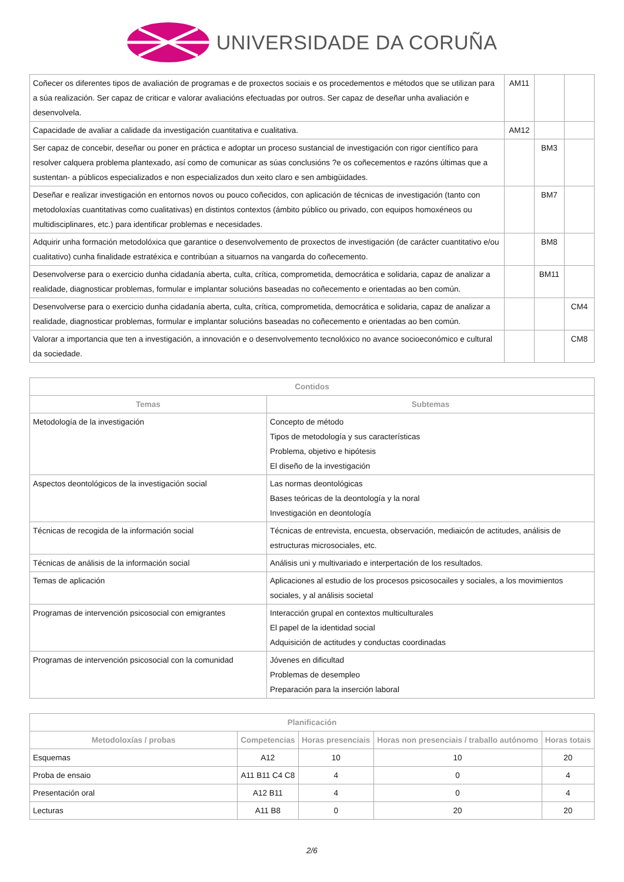UNIVERSIDADE DA CORUÑA
| Coñecer os diferentes tipos de avaliación de programas e de proxectos sociais e os procedementos e métodos que se utilizan para a súa realización. Ser capaz de criticar e valorar avaliacións efectuadas por outros. Ser capaz de deseñar unha avaliación e desenvolvela. | AM11 | | |
| Capacidade de avaliar a calidade da investigación cuantitativa e cualitativa. | AM12 | | |
| Ser capaz de concebir, deseñar ou poner en práctica e adoptar un proceso sustancial de investigación con rigor científico para resolver calquera problema plantexado, así como de comunicar as súas conclusións ?e os coñecementos e razóns últimas que a sustentan- a públicos especializados e non especializados dun xeito claro e sen ambigüidades. | | BM3 | |
| Deseñar e realizar investigación en entornos novos ou pouco coñecidos, con aplicación de técnicas de investigación (tanto con metodoloxías cuantitativas como cualitativas) en distintos contextos (ámbito público ou privado, con equipos homoxéneos ou multidisciplinares, etc.) para identificar problemas e necesidades. | | BM7 | |
| Adquirir unha formación metodolóxica que garantice o desenvolvemento de proxectos de investigación (de carácter cuantitativo e/ou cualitativo) cunha finalidade estratéxica e contribúan a situarnos na vangarda do coñecemento. | | BM8 | |
| Desenvolverse para o exercicio dunha cidadanía aberta, culta, crítica, comprometida, democrática e solidaria, capaz de analizar a realidade, diagnosticar problemas, formular e implantar solucións baseadas no coñecemento e orientadas ao ben común. | | BM11 | |
| Desenvolverse para o exercicio dunha cidadanía aberta, culta, crítica, comprometida, democrática e solidaria, capaz de analizar a realidade, diagnosticar problemas, formular e implantar solucións baseadas no coñecemento e orientadas ao ben común. | | | CM4 |
| Valorar a importancia que ten a investigación, a innovación e o desenvolvemento tecnolóxico no avance socioeconómico e cultural da sociedade. | | | CM8 |
| Contidos | |
| --- | --- |
| Temas | Subtemas |
| Metodología de la investigación | Concepto de método Tipos de metodología y sus características Problema, objetivo e hipótesis El diseño de la investigación |
| Aspectos deontológicos de la investigación social | Las normas deontológicas Bases teóricas de la deontología y la noral Investigación en deontología |
| Técnicas de recogida de la información social | Técnicas de entrevista, encuesta, observación, mediaicón de actitudes, análisis de estructuras microsociales, etc. |
| Técnicas de análisis de la información social | Análisis uni y multivariado e interpertación de los resultados. |
| Temas de aplicación | Aplicaciones al estudio de los procesos psicosocailes y sociales, a los movimientos sociales, y al análisis societal |
| Programas de intervención psicosocial con emigrantes | Interacción grupal en contextos multiculturales El papel de la identidad social Adquisición de actitudes y conductas coordinadas |
| Programas de intervención psicosocial con la comunidad | Jóvenes en dificultad Problemas de desempleo Preparación para la inserción laboral |
| Planificación | | | | |
| --- | --- | --- | --- | --- |
| Metodoloxías / probas | Competencias | Horas presenciais | Horas non presenciais / traballo autónomo | Horas totais |
| Esquemas | A12 | 10 | 10 | 20 |
| Proba de ensaio | A11 B11 C4 C8 | 4 | 0 | 4 |
| Presentación oral | A12 B11 | 4 | 0 | 4 |
| Lecturas | A11 B8 | 0 | 20 | 20 |
2/6